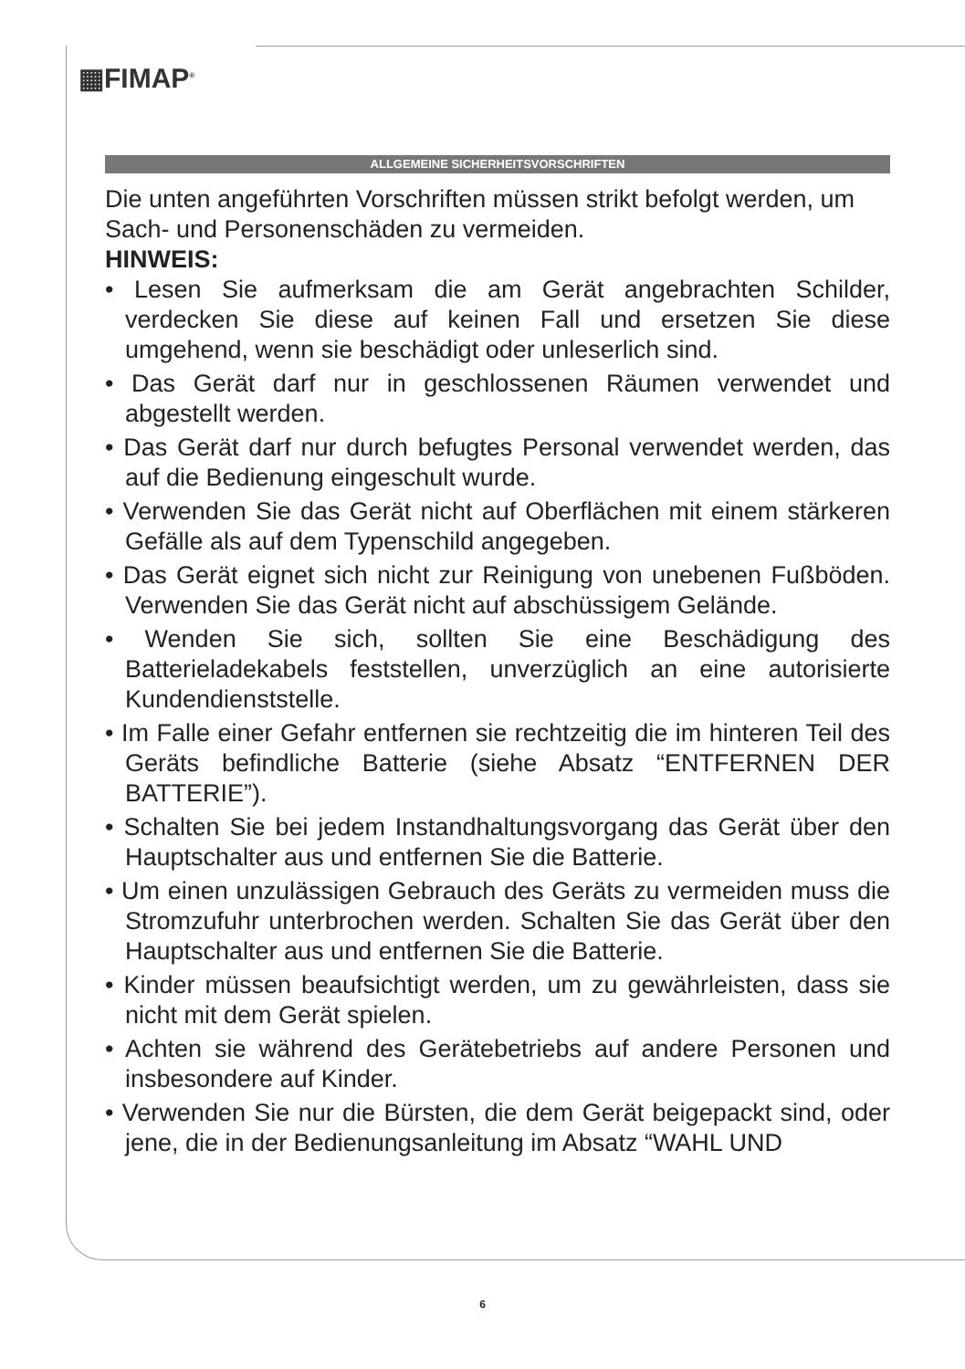▦FIMAP<sup>®</sup>
ALLGEMEINE SICHERHEITSVORSCHRIFTEN
Die unten angeführten Vorschriften müssen strikt befolgt werden, um Sach- und Personenschäden zu vermeiden.
HINWEIS:
• Lesen Sie aufmerksam die am Gerät angebrachten Schilder, verdecken Sie diese auf keinen Fall und ersetzen Sie diese umgehend, wenn sie beschädigt oder unleserlich sind.
• Das Gerät darf nur in geschlossenen Räumen verwendet und abgestellt werden.
• Das Gerät darf nur durch befugtes Personal verwendet werden, das auf die Bedienung eingeschult wurde.
• Verwenden Sie das Gerät nicht auf Oberflächen mit einem stärkeren Gefälle als auf dem Typenschild angegeben.
• Das Gerät eignet sich nicht zur Reinigung von unebenen Fußböden. Verwenden Sie das Gerät nicht auf abschüssigem Gelände.
• Wenden Sie sich, sollten Sie eine Beschädigung des Batterieladekabels feststellen, unverzüglich an eine autorisierte Kundendienststelle.
• Im Falle einer Gefahr entfernen sie rechtzeitig die im hinteren Teil des Geräts befindliche Batterie (siehe Absatz “ENTFERNEN DER BATTERIE”).
• Schalten Sie bei jedem Instandhaltungsvorgang das Gerät über den Hauptschalter aus und entfernen Sie die Batterie.
• Um einen unzulässigen Gebrauch des Geräts zu vermeiden muss die Stromzufuhr unterbrochen werden. Schalten Sie das Gerät über den Hauptschalter aus und entfernen Sie die Batterie.
• Kinder müssen beaufsichtigt werden, um zu gewährleisten, dass sie nicht mit dem Gerät spielen.
• Achten sie während des Gerätebetriebs auf andere Personen und insbesondere auf Kinder.
• Verwenden Sie nur die Bürsten, die dem Gerät beigepackt sind, oder jene, die in der Bedienungsanleitung im Absatz “WAHL UND
6